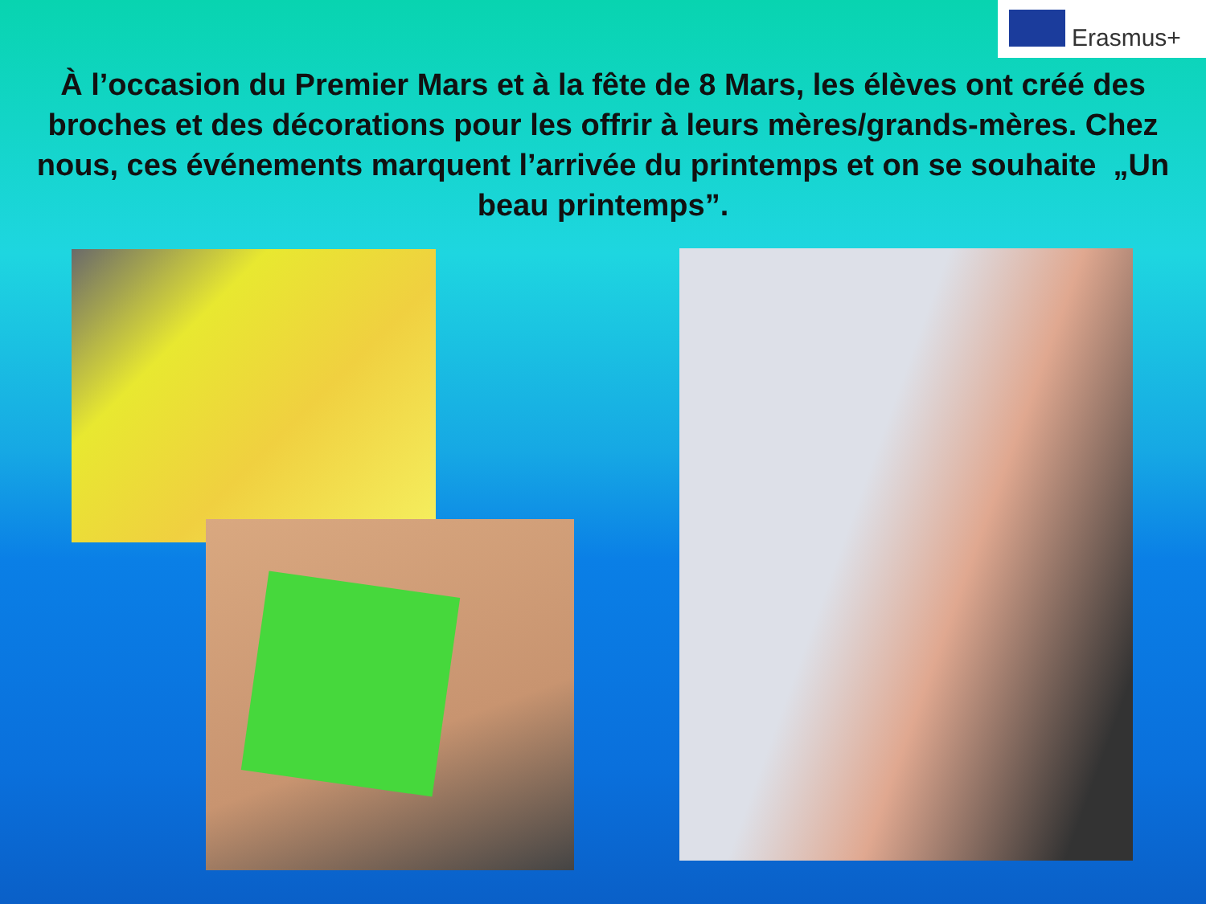Erasmus+
À l’occasion du Premier Mars et à la fête de 8 Mars, les élèves ont créé des broches et des décorations pour les offrir à leurs mères/grands-mères. Chez nous, ces événements marquent l’arrivée du printemps et on se souhaite „Un beau printemps”.